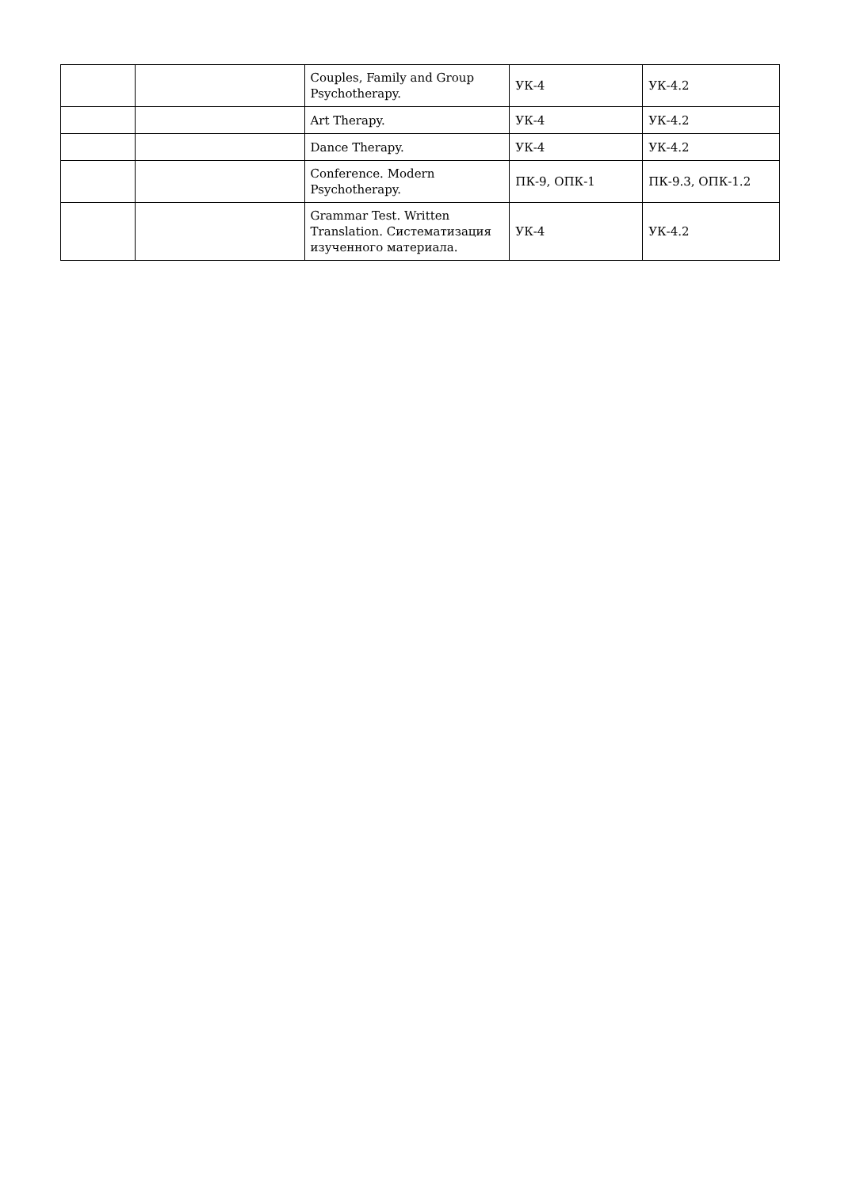| | | Couples, Family and Group Psychotherapy. | УК-4 | УК-4.2 |
| | | Art Therapy. | УК-4 | УК-4.2 |
| | | Dance Therapy. | УК-4 | УК-4.2 |
| | | Conference. Modern Psychotherapy. | ПК-9, ОПК-1 | ПК-9.3, ОПК-1.2 |
| | | Grammar Test. Written Translation. Систематизация изученного материала. | УК-4 | УК-4.2 |